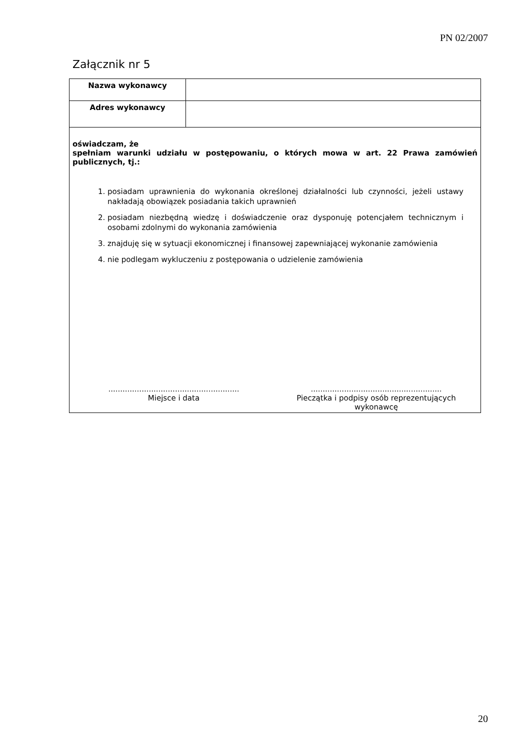PN 02/2007
Załącznik nr 5
| Nazwa wykonawcy | |
| Adres wykonawcy | |
| oświadczam, że spełniam warunki udziału w postępowaniu, o których mowa w art. 22 Prawa zamówień publicznych, tj.: 1. posiadam uprawnienia do wykonania określonej działalności lub czynności, jeżeli ustawy nakładają obowiązek posiadania takich uprawnień 2. posiadam niezbędną wiedzę i doświadczenie oraz dysponuję potencjałem technicznym i osobami zdolnymi do wykonania zamówienia 3. znajduję się w sytuacji ekonomicznej i finansowej zapewniającej wykonanie zamówienia 4. nie podlegam wykluczeniu z postępowania o udzielenie zamówienia ....................................................... Miejsce i data ....................................................... Pieczątka i podpisy osób reprezentujących wykonawcę | |
20